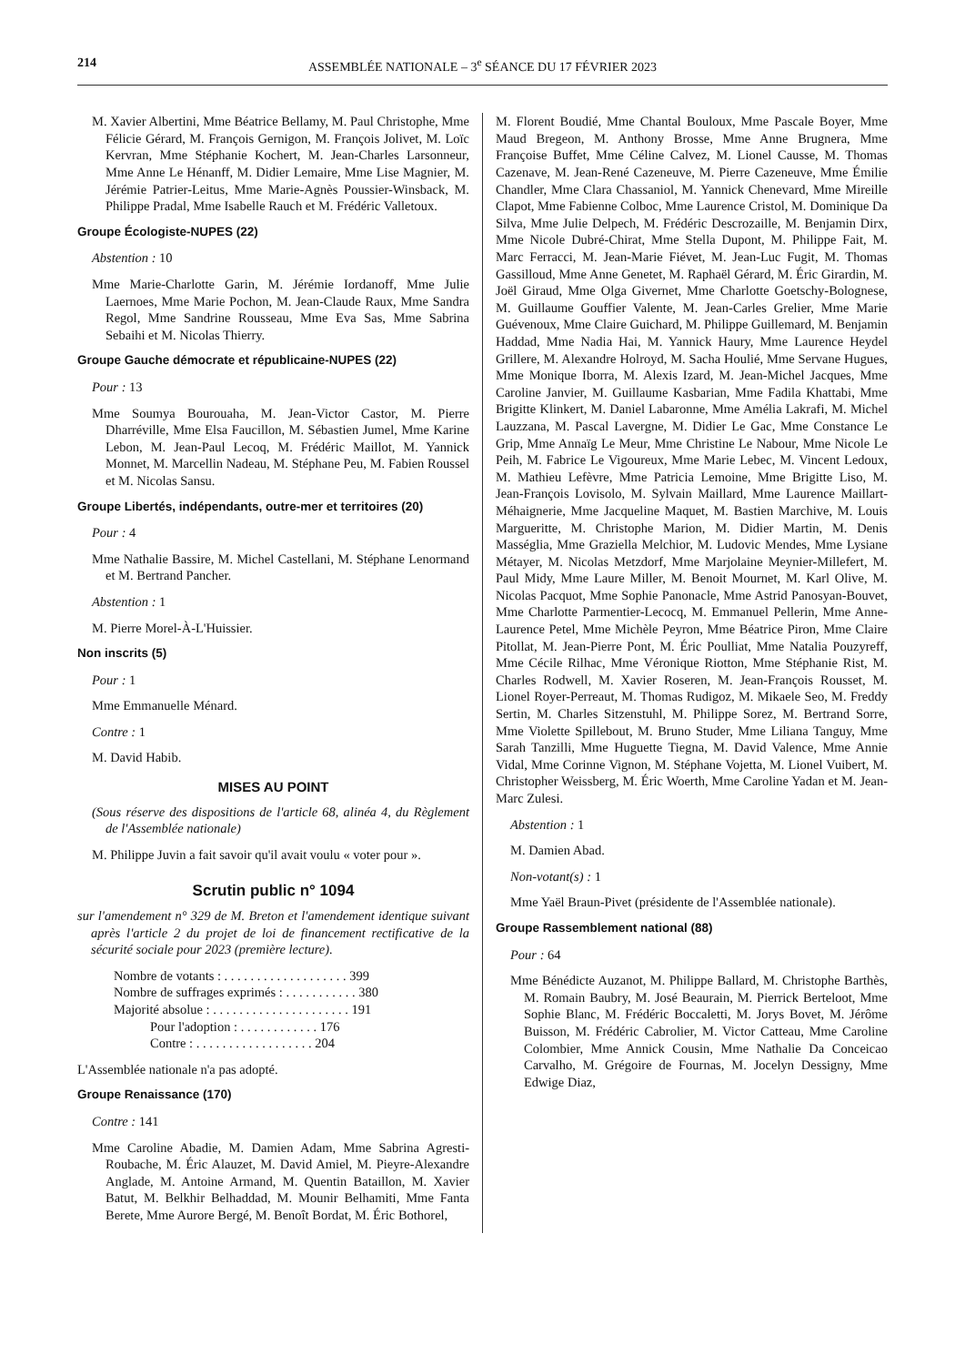214 ASSEMBLÉE NATIONALE – 3<sup>e</sup> SÉANCE DU 17 FÉVRIER 2023
M. Xavier Albertini, Mme Béatrice Bellamy, M. Paul Christophe, Mme Félicie Gérard, M. François Gernigon, M. François Jolivet, M. Loïc Kervran, Mme Stéphanie Kochert, M. Jean-Charles Larsonneur, Mme Anne Le Hénanff, M. Didier Lemaire, Mme Lise Magnier, M. Jérémie Patrier-Leitus, Mme Marie-Agnès Poussier-Winsback, M. Philippe Pradal, Mme Isabelle Rauch et M. Frédéric Valletoux.
Groupe Écologiste-NUPES (22)
Abstention : 10
Mme Marie-Charlotte Garin, M. Jérémie Iordanoff, Mme Julie Laernoes, Mme Marie Pochon, M. Jean-Claude Raux, Mme Sandra Regol, Mme Sandrine Rousseau, Mme Eva Sas, Mme Sabrina Sebaihi et M. Nicolas Thierry.
Groupe Gauche démocrate et républicaine-NUPES (22)
Pour : 13
Mme Soumya Bourouaha, M. Jean-Victor Castor, M. Pierre Dharréville, Mme Elsa Faucillon, M. Sébastien Jumel, Mme Karine Lebon, M. Jean-Paul Lecoq, M. Frédéric Maillot, M. Yannick Monnet, M. Marcellin Nadeau, M. Stéphane Peu, M. Fabien Roussel et M. Nicolas Sansu.
Groupe Libertés, indépendants, outre-mer et territoires (20)
Pour : 4
Mme Nathalie Bassire, M. Michel Castellani, M. Stéphane Lenormand et M. Bertrand Pancher.
Abstention : 1
M. Pierre Morel-À-L'Huissier.
Non inscrits (5)
Pour : 1
Mme Emmanuelle Ménard.
Contre : 1
M. David Habib.
MISES AU POINT
(Sous réserve des dispositions de l'article 68, alinéa 4, du Règlement de l'Assemblée nationale)
M. Philippe Juvin a fait savoir qu'il avait voulu « voter pour ».
Scrutin public n° 1094
sur l'amendement n° 329 de M. Breton et l'amendement identique suivant après l'article 2 du projet de loi de financement rectificative de la sécurité sociale pour 2023 (première lecture).
Nombre de votants : . . . . . . . . . . . . . . . . . . . 399
Nombre de suffrages exprimés : . . . . . . . . . . . 380
Majorité absolue : . . . . . . . . . . . . . . . . . . . . . 191
Pour l'adoption : . . . . . . . . . . . . 176
Contre : . . . . . . . . . . . . . . . . . . 204
L'Assemblée nationale n'a pas adopté.
Groupe Renaissance (170)
Contre : 141
Mme Caroline Abadie, M. Damien Adam, Mme Sabrina Agresti-Roubache, M. Éric Alauzet, M. David Amiel, M. Pieyre-Alexandre Anglade, M. Antoine Armand, M. Quentin Bataillon, M. Xavier Batut, M. Belkhir Belhaddad, M. Mounir Belhamiti, Mme Fanta Berete, Mme Aurore Bergé, M. Benoît Bordat, M. Éric Bothorel,
M. Florent Boudié, Mme Chantal Bouloux, Mme Pascale Boyer, Mme Maud Bregeon, M. Anthony Brosse, Mme Anne Brugnera, Mme Françoise Buffet, Mme Céline Calvez, M. Lionel Causse, M. Thomas Cazenave, M. Jean-René Cazeneuve, M. Pierre Cazeneuve, Mme Émilie Chandler, Mme Clara Chassaniol, M. Yannick Chenevard, Mme Mireille Clapot, Mme Fabienne Colboc, Mme Laurence Cristol, M. Dominique Da Silva, Mme Julie Delpech, M. Frédéric Descrozaille, M. Benjamin Dirx, Mme Nicole Dubré-Chirat, Mme Stella Dupont, M. Philippe Fait, M. Marc Ferracci, M. Jean-Marie Fiévet, M. Jean-Luc Fugit, M. Thomas Gassilloud, Mme Anne Genetet, M. Raphaël Gérard, M. Éric Girardin, M. Joël Giraud, Mme Olga Givernet, Mme Charlotte Goetschy-Bolognese, M. Guillaume Gouffier Valente, M. Jean-Carles Grelier, Mme Marie Guévenoux, Mme Claire Guichard, M. Philippe Guillemard, M. Benjamin Haddad, Mme Nadia Hai, M. Yannick Haury, Mme Laurence Heydel Grillere, M. Alexandre Holroyd, M. Sacha Houlié, Mme Servane Hugues, Mme Monique Iborra, M. Alexis Izard, M. Jean-Michel Jacques, Mme Caroline Janvier, M. Guillaume Kasbarian, Mme Fadila Khattabi, Mme Brigitte Klinkert, M. Daniel Labaronne, Mme Amélia Lakrafi, M. Michel Lauzzana, M. Pascal Lavergne, M. Didier Le Gac, Mme Constance Le Grip, Mme Annaïg Le Meur, Mme Christine Le Nabour, Mme Nicole Le Peih, M. Fabrice Le Vigoureux, Mme Marie Lebec, M. Vincent Ledoux, M. Mathieu Lefèvre, Mme Patricia Lemoine, Mme Brigitte Liso, M. Jean-François Lovisolo, M. Sylvain Maillard, Mme Laurence Maillart-Méhaignerie, Mme Jacqueline Maquet, M. Bastien Marchive, M. Louis Margueritte, M. Christophe Marion, M. Didier Martin, M. Denis Masséglia, Mme Graziella Melchior, M. Ludovic Mendes, Mme Lysiane Métayer, M. Nicolas Metzdorf, Mme Marjolaine Meynier-Millefert, M. Paul Midy, Mme Laure Miller, M. Benoit Mournet, M. Karl Olive, M. Nicolas Pacquot, Mme Sophie Panonacle, Mme Astrid Panosyan-Bouvet, Mme Charlotte Parmentier-Lecocq, M. Emmanuel Pellerin, Mme Anne-Laurence Petel, Mme Michèle Peyron, Mme Béatrice Piron, Mme Claire Pitollat, M. Jean-Pierre Pont, M. Éric Poulliat, Mme Natalia Pouzyreff, Mme Cécile Rilhac, Mme Véronique Riotton, Mme Stéphanie Rist, M. Charles Rodwell, M. Xavier Roseren, M. Jean-François Rousset, M. Lionel Royer-Perreaut, M. Thomas Rudigoz, M. Mikaele Seo, M. Freddy Sertin, M. Charles Sitzenstuhl, M. Philippe Sorez, M. Bertrand Sorre, Mme Violette Spillebout, M. Bruno Studer, Mme Liliana Tanguy, Mme Sarah Tanzilli, Mme Huguette Tiegna, M. David Valence, Mme Annie Vidal, Mme Corinne Vignon, M. Stéphane Vojetta, M. Lionel Vuibert, M. Christopher Weissberg, M. Éric Woerth, Mme Caroline Yadan et M. Jean-Marc Zulesi.
Abstention : 1
M. Damien Abad.
Non-votant(s) : 1
Mme Yaël Braun-Pivet (présidente de l'Assemblée nationale).
Groupe Rassemblement national (88)
Pour : 64
Mme Bénédicte Auzanot, M. Philippe Ballard, M. Christophe Barthès, M. Romain Baubry, M. José Beaurain, M. Pierrick Berteloot, Mme Sophie Blanc, M. Frédéric Boccaletti, M. Jorys Bovet, M. Jérôme Buisson, M. Frédéric Cabrolier, M. Victor Catteau, Mme Caroline Colombier, Mme Annick Cousin, Mme Nathalie Da Conceicao Carvalho, M. Grégoire de Fournas, M. Jocelyn Dessigny, Mme Edwige Diaz,